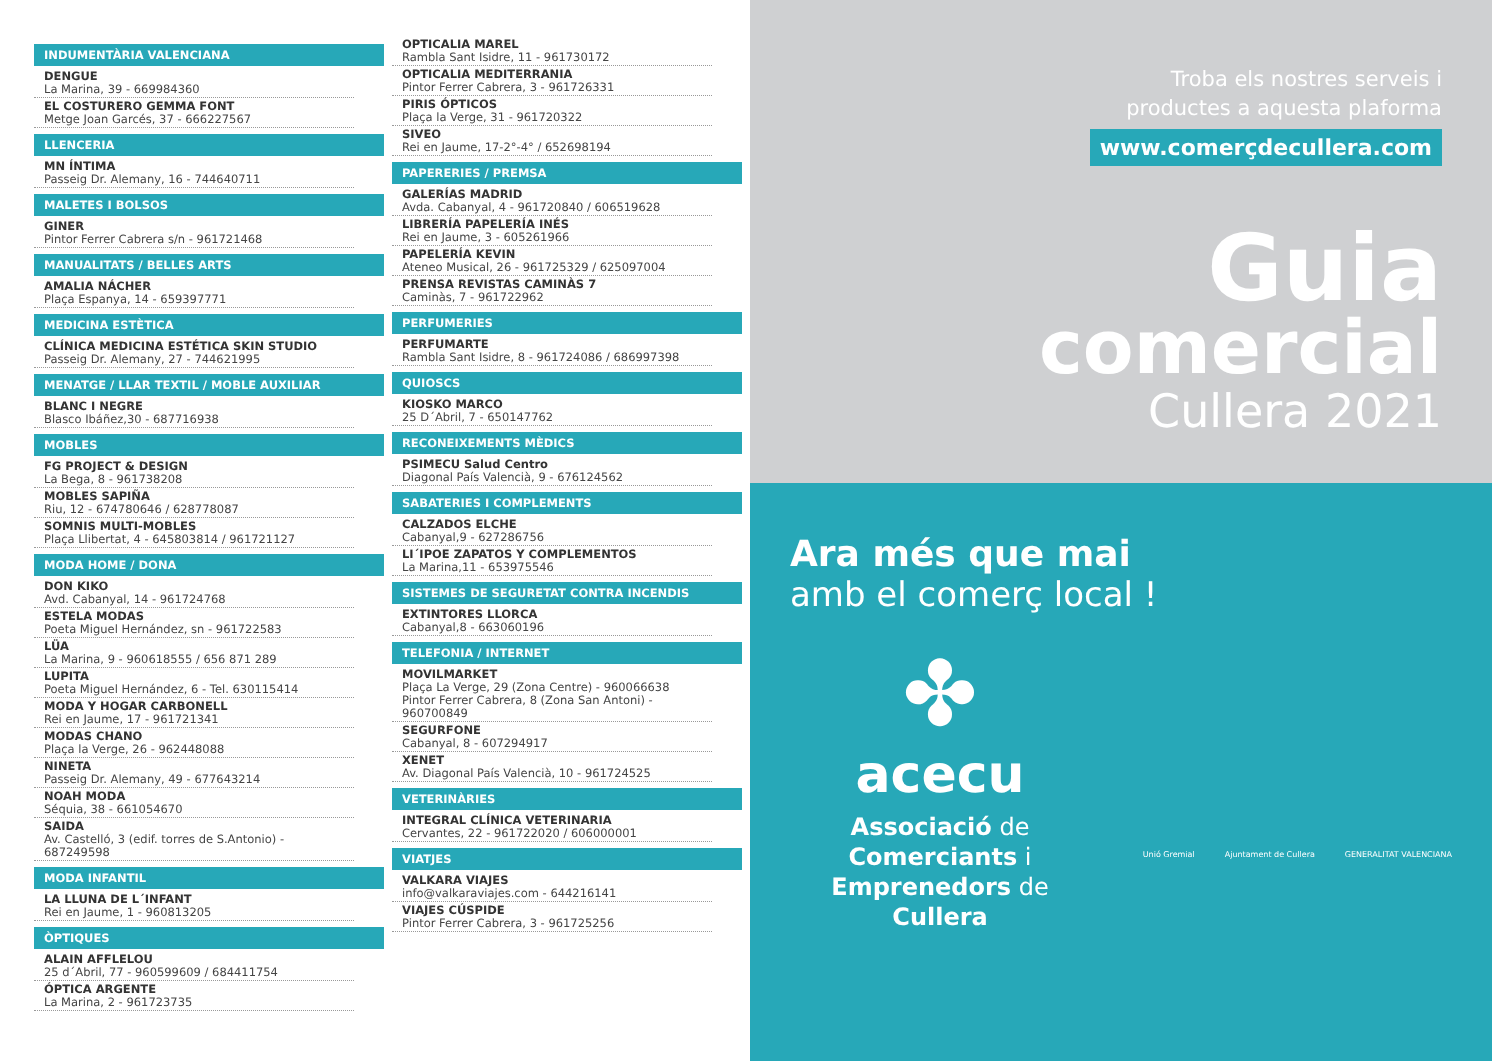INDUMENTÀRIA VALENCIANA
DENGUE
La Marina, 39 - 669984360
EL COSTURERO GEMMA FONT
Metge Joan Garcés, 37 - 666227567
LLENCERIA
MN ÍNTIMA
Passeig Dr. Alemany, 16 - 744640711
MALETES I BOLSOS
GINER
Pintor Ferrer Cabrera s/n - 961721468
MANUALITATS / BELLES ARTS
AMALIA NÁCHER
Plaça Espanya, 14 - 659397771
MEDICINA ESTÈTICA
CLÍNICA MEDICINA ESTÉTICA SKIN STUDIO
Passeig Dr. Alemany, 27 - 744621995
MENATGE / LLAR TEXTIL / MOBLE AUXILIAR
BLANC I NEGRE
Blasco Ibáñez,30 - 687716938
MOBLES
FG PROJECT & DESIGN
La Bega, 8 - 961738208
MOBLES SAPIÑA
Riu, 12 - 674780646 / 628778087
SOMNIS MULTI-MOBLES
Plaça Llibertat, 4 - 645803814 / 961721127
MODA HOME / DONA
DON KIKO
Avd. Cabanyal, 14 - 961724768
ESTELA MODAS
Poeta Miguel Hernández, sn - 961722583
LÜA
La Marina, 9 - 960618555 / 656 871 289
LUPITA
Poeta Miguel Hernández, 6 - Tel. 630115414
MODA Y HOGAR CARBONELL
Rei en Jaume, 17 - 961721341
MODAS CHANO
Plaça la Verge, 26 - 962448088
NINETA
Passeig Dr. Alemany, 49 - 677643214
NOAH MODA
Séquia, 38 - 661054670
SAIDA
Av. Castelló, 3 (edif. torres de S.Antonio) - 687249598
MODA INFANTIL
LA LLUNA DE L´INFANT
Rei en Jaume, 1 - 960813205
ÒPTIQUES
ALAIN AFFLELOU
25 d´Abril, 77 - 960599609 / 684411754
ÓPTICA ARGENTE
La Marina, 2 - 961723735
OPTICALIA MAREL
Rambla Sant Isidre, 11 - 961730172
OPTICALIA MEDITERRANIA
Pintor Ferrer Cabrera, 3 - 961726331
PIRIS ÓPTICOS
Plaça la Verge, 31 - 961720322
SIVEO
Rei en Jaume, 17-2°-4° / 652698194
PAPERERIES / PREMSA
GALERÍAS MADRID
Avda. Cabanyal, 4 - 961720840 / 606519628
LIBRERÍA PAPELERÍA INÉS
Rei en Jaume, 3 - 605261966
PAPELERÍA KEVIN
Ateneo Musical, 26 - 961725329 / 625097004
PRENSA REVISTAS CAMINÀS 7
Caminàs, 7 - 961722962
PERFUMERIES
PERFUMARTE
Rambla Sant Isidre, 8 - 961724086 / 686997398
QUIOSCS
KIOSKO MARCO
25 D´Abril, 7 - 650147762
RECONEIXEMENTS MÈDICS
PSIMECU Salud Centro
Diagonal País Valencià, 9 - 676124562
SABATERIES I COMPLEMENTS
CALZADOS ELCHE
Cabanyal,9 - 627286756
LI´IPOE ZAPATOS Y COMPLEMENTOS
La Marina,11 - 653975546
SISTEMES DE SEGURETAT CONTRA INCENDIS
EXTINTORES LLORCA
Cabanyal,8 - 663060196
TELEFONIA / INTERNET
MOVILMARKET
Plaça La Verge, 29 (Zona Centre) - 960066638
Pintor Ferrer Cabrera, 8 (Zona San Antoni) - 960700849
SEGURFONE
Cabanyal, 8 - 607294917
XENET
Av. Diagonal País Valencià, 10 - 961724525
VETERINÀRIES
INTEGRAL CLÍNICA VETERINARIA
Cervantes, 22 - 961722020 / 606000001
VIATJES
VALKARA VIAJES
info@valkaraviajes.com - 644216141
VIAJES CÚSPIDE
Pintor Ferrer Cabrera, 3 - 961725256
Troba els nostres serveis i
productes a aquesta plaforma
www.comerçdecullera.com
Guia
comercial
Cullera 2021
Ara més que mai
amb el comerç local !
✤
acecu
Associació de
Comerciants i
Emprenedors de
Cullera
Unió Gremial Ajuntament de Cullera GENERALITAT VALENCIANA